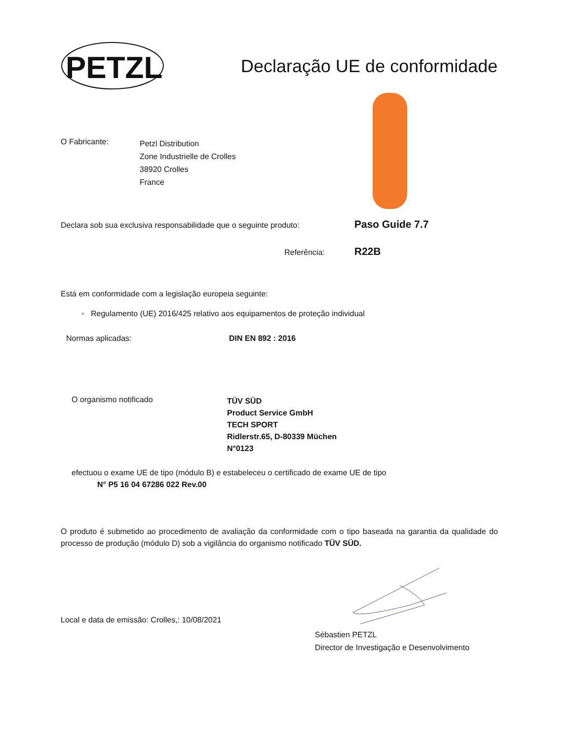PETZL
Declaração UE de conformidade
O Fabricante:
Petzl Distribution
Zone Industrielle de Crolles
38920 Crolles
France
Declara sob sua exclusiva responsabilidade que o seguinte produto:
Paso Guide 7.7
Referência:
R22B
Está em conformidade com a legislação europeia seguinte:
◦ Regulamento (UE) 2016/425 relativo aos equipamentos de proteção individual
Normas aplicadas: DIN EN 892 : 2016
O organismo notificado
TÜV SÜD
Product Service GmbH
TECH SPORT
Ridlerstr.65, D-80339 Müchen
N°0123
efectuou o exame UE de tipo (módulo B) e estabeleceu o certificado de exame UE de tipo
N° P5 16 04 67286 022 Rev.00
O produto é submetido ao procedimento de avaliação da conformidade com o tipo baseada na garantia da qualidade do processo de produção (módulo D) sob a vigilância do organismo notificado TÜV SÜD.
Local e data de emissão: Crolles,: 10/08/2021
Sébastien PETZL
Director de Investigação e Desenvolvimento